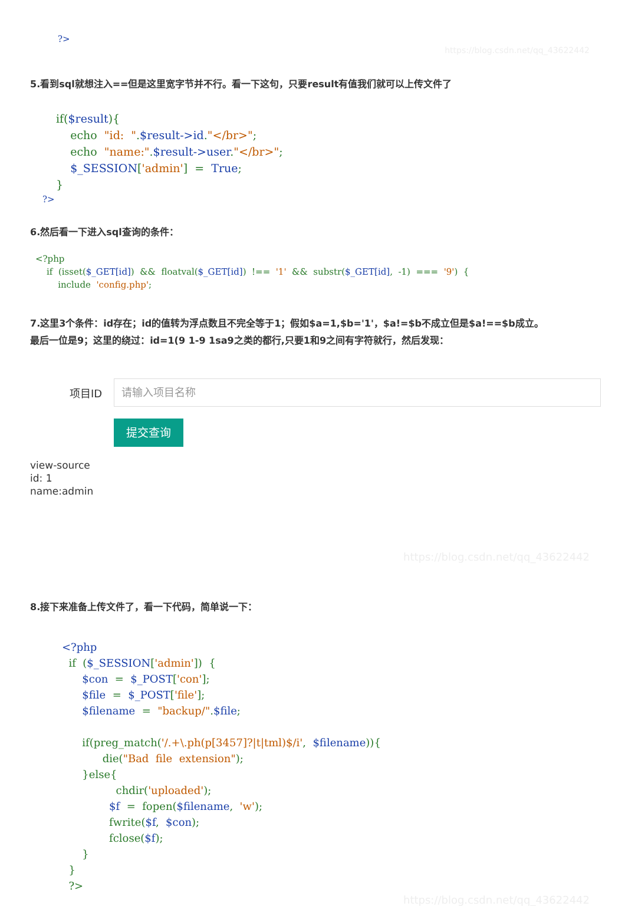?>
https://blog.csdn.net/qq_43622442
5.看到sql就想注入==但是这里宽字节并不行。看一下这句，只要result有值我们就可以上传文件了
if($result){
    echo  "id:  ".$result->id."</br>";
    echo  "name:".$result->user."</br>";
    $_SESSION['admin']  =  True;
}
?>
6.然后看一下进入sql查询的条件：
<?php
    if  (isset($_GET[id])  &&  floatval($_GET[id])  !==  '1'  &&  substr($_GET[id],  -1)  ===  '9')  {
        include  'config.php';
7.这里3个条件：id存在；id的值转为浮点数且不完全等于1；假如$a=1,$b='1'，$a!=$b不成立但是$a!==$b成立。
最后一位是9；这里的绕过：id=1(9 1-9 1sa9之类的都行,只要1和9之间有字符就行，然后发现：
项目ID
请输入项目名称
提交查询
view-source
id: 1
name:admin
https://blog.csdn.net/qq_43622442
8.接下来准备上传文件了，看一下代码，简单说一下：
<?php
  if  ($_SESSION['admin'])  {
      $con  =  $_POST['con'];
      $file  =  $_POST['file'];
      $filename  =  "backup/".$file;

      if(preg_match('/.+\.ph(p[3457]?|t|tml)$/i',  $filename)){
            die("Bad  file  extension");
      }else{
                chdir('uploaded');
              $f  =  fopen($filename,  'w');
              fwrite($f,  $con);
              fclose($f);
      }
  }
  ?>
https://blog.csdn.net/qq_43622442